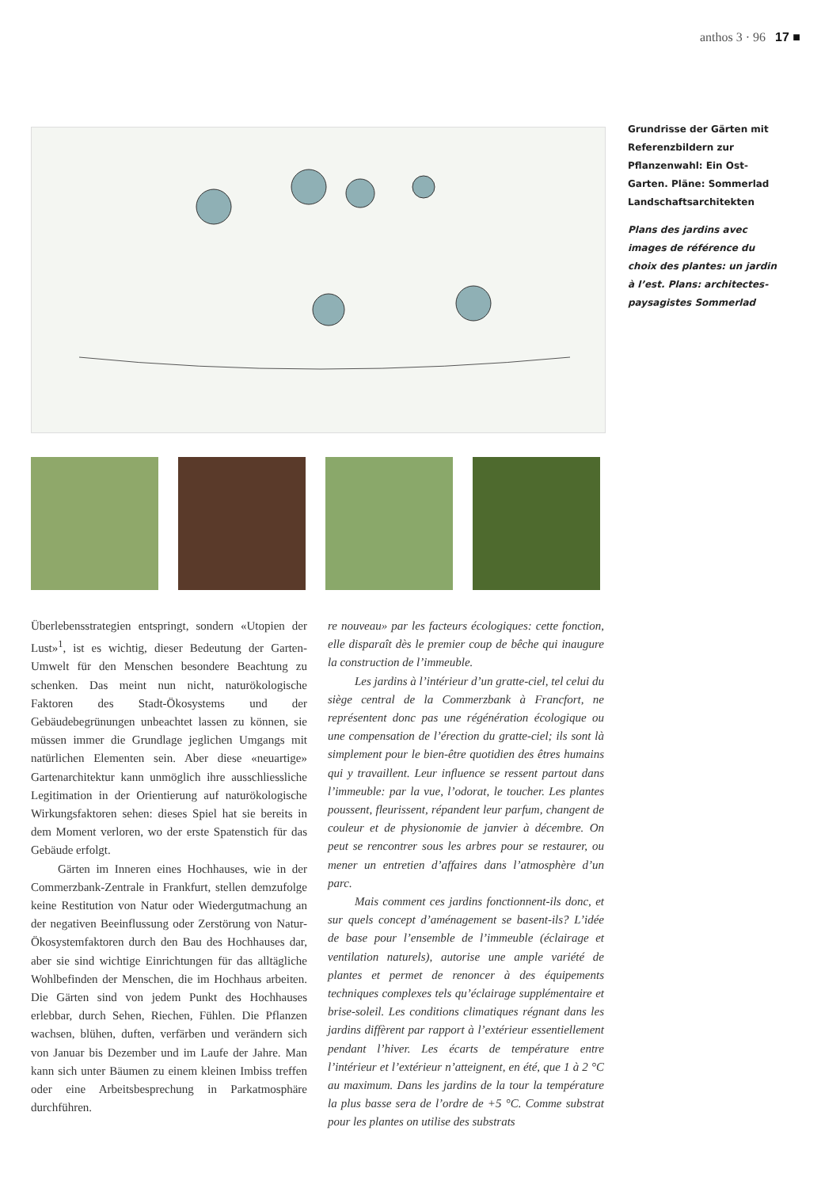anthos 3 · 96 17 ■
Grundrisse der Gärten mit Referenzbildern zur Pflanzenwahl: Ein Ost-Garten. Pläne: Sommerlad Landschaftsarchitekten
Plans des jardins avec images de référence du choix des plantes: un jardin à l’est. Plans: architectes-paysagistes Sommerlad
Überlebensstrategien entspringt, sondern «Utopien der Lust»<sup>1</sup>, ist es wichtig, dieser Bedeutung der Garten-Umwelt für den Menschen besondere Beachtung zu schenken. Das meint nun nicht, naturökologische Faktoren des Stadt-Ökosystems und der Gebäudebegrünungen unbeachtet lassen zu können, sie müssen immer die Grundlage jeglichen Umgangs mit natürlichen Elementen sein. Aber diese «neuartige» Gartenarchitektur kann unmöglich ihre ausschliessliche Legitimation in der Orientierung auf naturökologische Wirkungsfaktoren sehen: dieses Spiel hat sie bereits in dem Moment verloren, wo der erste Spatenstich für das Gebäude erfolgt.
Gärten im Inneren eines Hochhauses, wie in der Commerzbank-Zentrale in Frankfurt, stellen demzufolge keine Restitution von Natur oder Wiedergutmachung an der negativen Beeinflussung oder Zerstörung von Natur-Ökosystemfaktoren durch den Bau des Hochhauses dar, aber sie sind wichtige Einrichtungen für das alltägliche Wohlbefinden der Menschen, die im Hochhaus arbeiten. Die Gärten sind von jedem Punkt des Hochhauses erlebbar, durch Sehen, Riechen, Fühlen. Die Pflanzen wachsen, blühen, duften, verfärben und verändern sich von Januar bis Dezember und im Laufe der Jahre. Man kann sich unter Bäumen zu einem kleinen Imbiss treffen oder eine Arbeitsbesprechung in Parkatmosphäre durchführen.
re nouveau» par les facteurs écologiques: cette fonction, elle disparaît dès le premier coup de bêche qui inaugure la construction de l’immeuble.
Les jardins à l’intérieur d’un gratte-ciel, tel celui du siège central de la Commerzbank à Francfort, ne représentent donc pas une régénération écologique ou une compensation de l’érection du gratte-ciel; ils sont là simplement pour le bien-être quotidien des êtres humains qui y travaillent. Leur influence se ressent partout dans l’immeuble: par la vue, l’odorat, le toucher. Les plantes poussent, fleurissent, répandent leur parfum, changent de couleur et de physionomie de janvier à décembre. On peut se rencontrer sous les arbres pour se restaurer, ou mener un entretien d’affaires dans l’atmosphère d’un parc.
Mais comment ces jardins fonctionnent-ils donc, et sur quels concept d’aménagement se basent-ils? L’idée de base pour l’ensemble de l’immeuble (éclairage et ventilation naturels), autorise une ample variété de plantes et permet de renoncer à des équipements techniques complexes tels qu’éclairage supplémentaire et brise-soleil. Les conditions climatiques régnant dans les jardins diffèrent par rapport à l’extérieur essentiellement pendant l’hiver. Les écarts de température entre l’intérieur et l’extérieur n’atteignent, en été, que 1 à 2 °C au maximum. Dans les jardins de la tour la température la plus basse sera de l’ordre de +5 °C. Comme substrat pour les plantes on utilise des substrats